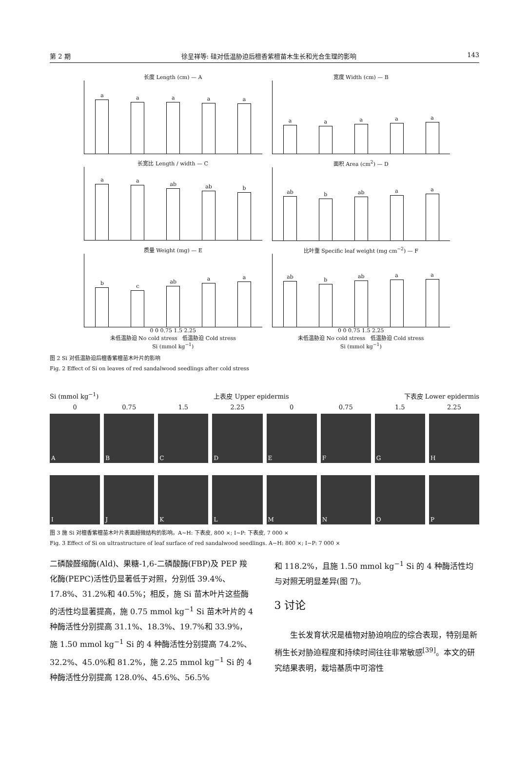第 2 期 徐呈祥等: 硅对低温胁迫后檀香紫檀苗木生长和光合生理的影响 143
长度 Length (cm) — A
a
a
a
a
a
宽度 Width (cm) — B
a
a
a
a
a
长宽比 Length / width — C
a
a
ab
ab
b
面积 Area (cm<sup>2</sup>) — D
ab
b
ab
a
a
质量 Weight (mg) — E
b
c
ab
a
a
0 0 0.75 1.5 2.25
未低温胁迫 No cold stress 低温胁迫 Cold stress
Si (mmol kg<sup>−1</sup>)
比叶重 Specific leaf weight (mg cm<sup>−2</sup>) — F
ab
b
ab
a
a
0 0 0.75 1.5 2.25
未低温胁迫 No cold stress 低温胁迫 Cold stress
Si (mmol kg<sup>−1</sup>)
图 2 Si 对低温胁迫后檀香紫檀苗木叶片的影响
Fig. 2 Effect of Si on leaves of red sandalwood seedlings after cold stress
Si (mmol kg<sup>−1</sup>) 上表皮 Upper epidermis 下表皮 Lower epidermis
0 0.75 1.5 2.25 0 0.75 1.5 2.25
A
B
C
D
E
F
G
H
I
J
K
L
M
N
O
P
图 3 施 Si 对檀香紫檀苗木叶片表面超微结构的影响。A~H: 下表皮, 800 ×; I~P: 下表皮, 7 000 ×
Fig. 3 Effect of Si on ultrastructure of leaf surface of red sandalwood seedlings. A−H: 800 ×; I−P: 7 000 ×
二磷酸醛缩酶(Ald)、果糖-1,6-二磷酸酶(FBP)及 PEP 羧化酶(PEPC)活性仍显著低于对照，分别低 39.4%、17.8%、31.2%和 40.5%；相反，施 Si 苗木叶片这些酶的活性均显著提高，施 0.75 mmol kg<sup>−1</sup> Si 苗木叶片的 4 种酶活性分别提高 31.1%、18.3%、19.7%和 33.9%，施 1.50 mmol kg<sup>−1</sup> Si 的 4 种酶活性分别提高 74.2%、32.2%、45.0%和 81.2%，施 2.25 mmol kg<sup>−1</sup> Si 的 4 种酶活性分别提高 128.0%、45.6%、56.5%
和 118.2%，且施 1.50 mmol kg<sup>−1</sup> Si 的 4 种酶活性均与对照无明显差异(图 7)。
3 讨论
  生长发育状况是植物对胁迫响应的综合表现，特别是新梢生长对胁迫程度和持续时间往往非常敏感<sup>[39]</sup>。本文的研究结果表明，栽培基质中可溶性